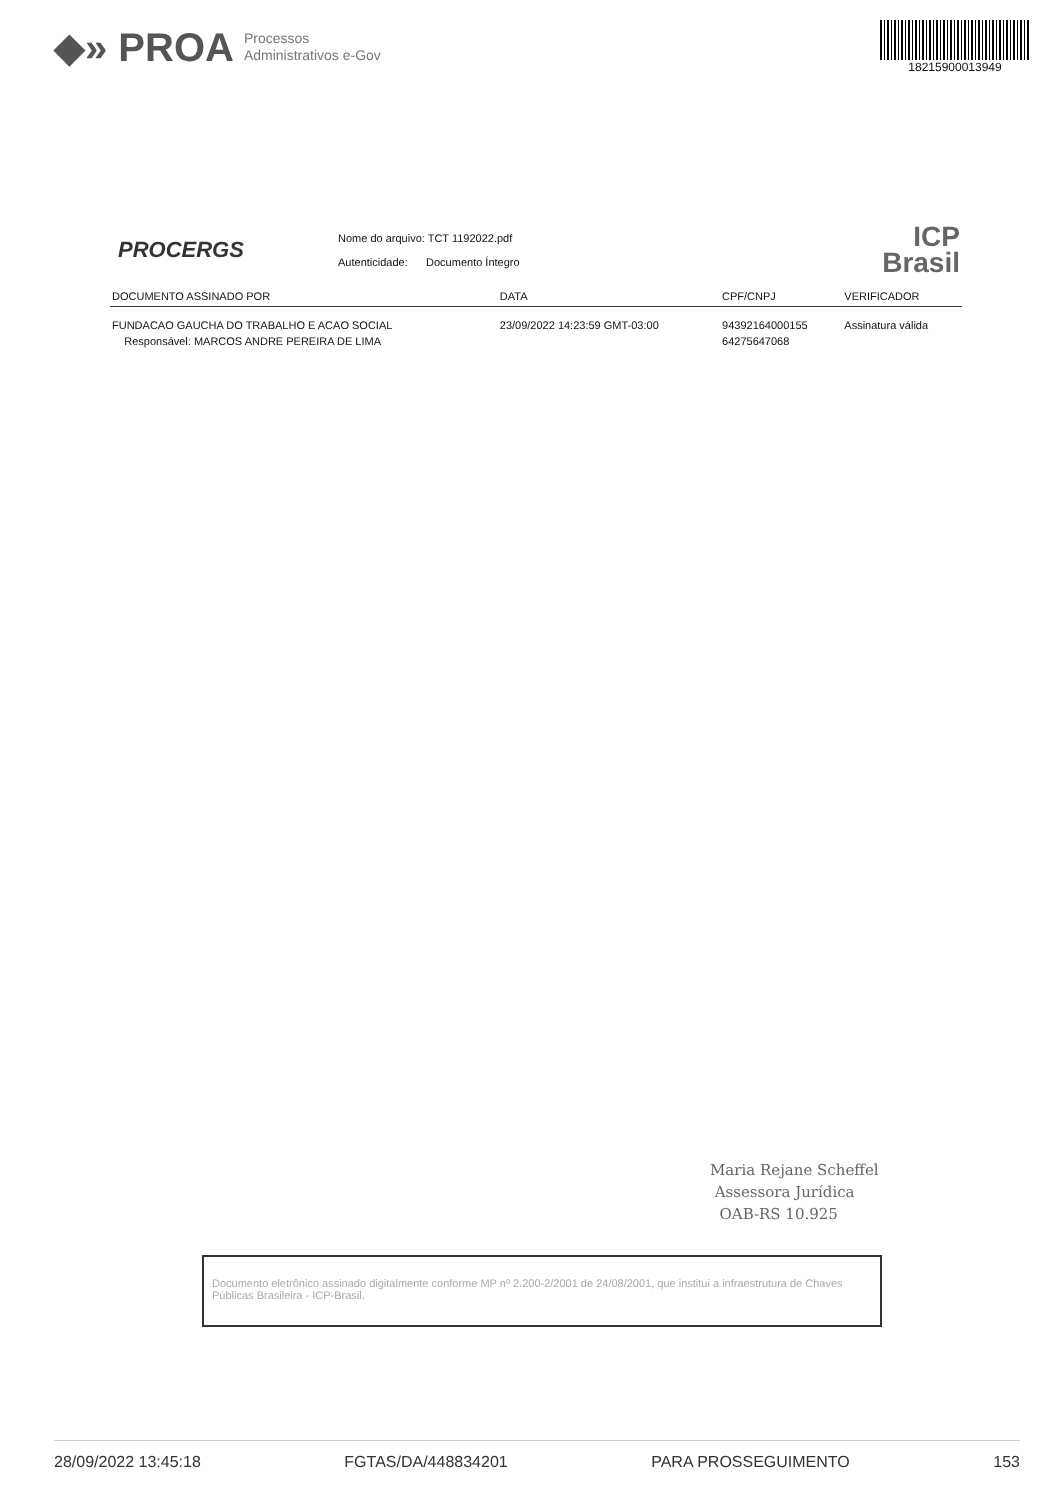◆» PROA Processos
Administrativos e-Gov
18215900013949
PROCERGS
Nome do arquivo: TCT 1192022.pdf
Autenticidade: Documento Íntegro
ICP
Brasil
| DOCUMENTO ASSINADO POR | DATA | CPF/CNPJ | VERIFICADOR |
| --- | --- | --- | --- |
| FUNDACAO GAUCHA DO TRABALHO E ACAO SOCIAL Responsável: MARCOS ANDRE PEREIRA DE LIMA | 23/09/2022 14:23:59 GMT-03:00 | 94392164000155 64275647068 | Assinatura válida |
Maria Rejane Scheffel
Assessora Jurídica
OAB-RS 10.925
Documento eletrônico assinado digitalmente conforme MP nº 2.200-2/2001 de 24/08/2001, que institui a infraestrutura de Chaves Públicas Brasileira - ICP-Brasil.
28/09/2022 13:45:18 FGTAS/DA/448834201 PARA PROSSEGUIMENTO 153